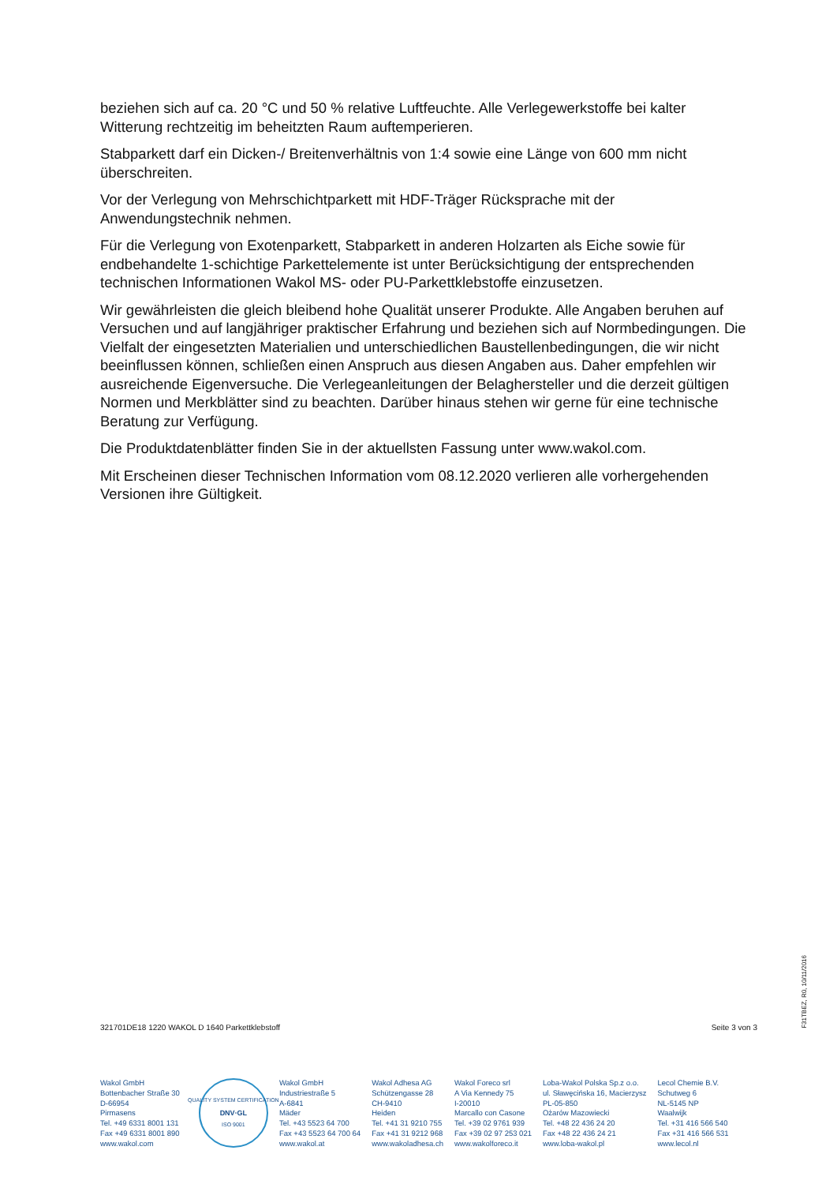beziehen sich auf ca. 20 °C und 50 % relative Luftfeuchte. Alle Verlegewerkstoffe bei kalter Witterung rechtzeitig im beheitzten Raum auftemperieren.
Stabparkett darf ein Dicken-/ Breitenverhältnis von 1:4 sowie eine Länge von 600 mm nicht überschreiten.
Vor der Verlegung von Mehrschichtparkett mit HDF-Träger Rücksprache mit der Anwendungstechnik nehmen.
Für die Verlegung von Exotenparkett, Stabparkett in anderen Holzarten als Eiche sowie für endbehandelte 1-schichtige Parkettelemente ist unter Berücksichtigung der entsprechenden technischen Informationen Wakol MS- oder PU-Parkettklebstoffe einzusetzen.
Wir gewährleisten die gleich bleibend hohe Qualität unserer Produkte. Alle Angaben beruhen auf Versuchen und auf langjähriger praktischer Erfahrung und beziehen sich auf Normbedingungen. Die Vielfalt der eingesetzten Materialien und unterschiedlichen Baustellenbedingungen, die wir nicht beeinflussen können, schließen einen Anspruch aus diesen Angaben aus. Daher empfehlen wir ausreichende Eigenversuche. Die Verlegeanleitungen der Belaghersteller und die derzeit gültigen Normen und Merkblätter sind zu beachten. Darüber hinaus stehen wir gerne für eine technische Beratung zur Verfügung.
Die Produktdatenblätter finden Sie in der aktuellsten Fassung unter www.wakol.com.
Mit Erscheinen dieser Technischen Information vom 08.12.2020 verlieren alle vorhergehenden Versionen ihre Gültigkeit.
321701DE18 1220 WAKOL D 1640 Parkettklebstoff Seite 3 von 3
F31TBEZ, R0, 10/11/2016
Wakol GmbH
Bottenbacher Straße 30
D-66954
Pirmasens
Tel. +49 6331 8001 131
Fax +49 6331 8001 890
www.wakol.com
QUALITY SYSTEM CERTIFICATION
DNV·GL
ISO 9001
Wakol GmbH
Industriestraße 5
A-6841
Mäder
Tel. +43 5523 64 700
Fax +43 5523 64 700 64
www.wakol.at
Wakol Adhesa AG
Schützengasse 28
CH-9410
Heiden
Tel. +41 31 9210 755
Fax +41 31 9212 968
www.wakoladhesa.ch
Wakol Foreco srl
A Via Kennedy 75
I-20010
Marcallo con Casone
Tel. +39 02 9761 939
Fax +39 02 97 253 021
www.wakolforeco.it
Loba-Wakol Polska Sp.z o.o.
ul. Sławęcińska 16, Macierzysz
PL-05-850
Ożarów Mazowiecki
Tel. +48 22 436 24 20
Fax +48 22 436 24 21
www.loba-wakol.pl
Lecol Chemie B.V.
Schutweg 6
NL-5145 NP
Waalwijk
Tel. +31 416 566 540
Fax +31 416 566 531
www.lecol.nl